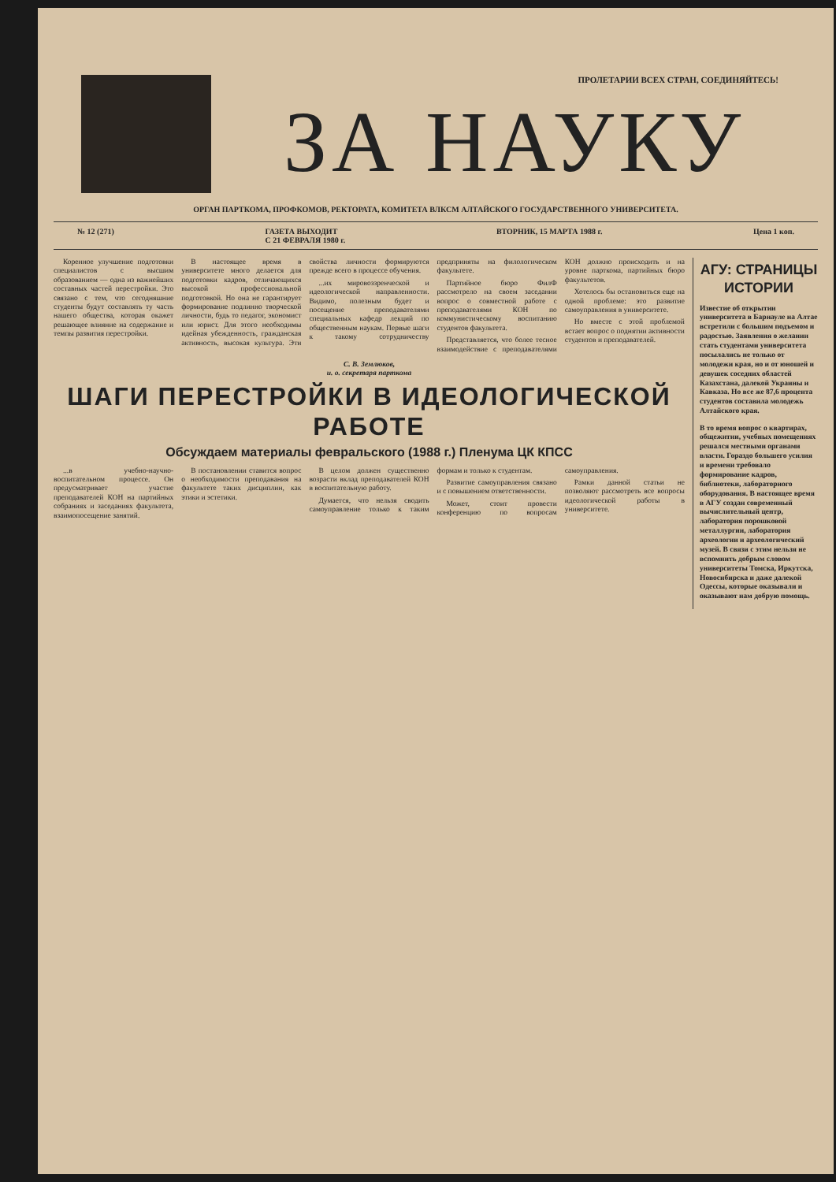ПРОЛЕТАРИИ ВСЕХ СТРАН, СОЕДИНЯЙТЕСЬ!
ЗА НАУКУ
ОРГАН ПАРТКОМА, ПРОФКОМОВ, РЕКТОРАТА, КОМИТЕТА ВЛКСМ АЛТАЙСКОГО ГОСУДАРСТВЕННОГО УНИВЕРСИТЕТА.
№ 12 (271) ГАЗЕТА ВЫХОДИТ
С 21 ФЕВРАЛЯ 1980 г. ВТОРНИК, 15 МАРТА 1988 г. Цена 1 коп.
Коренное улучшение подготовки специалистов с высшим образованием — одна из важнейших составных частей перестройки. Это связано с тем, что сегодняшние студенты будут составлять ту часть нашего общества, которая окажет решающее влияние на содержание и темпы развития перестройки.
В настоящее время в университете много делается для подготовки кадров, отличающихся высокой профессиональной подготовкой. Но она не гарантирует формирование подлинно творческой личности, будь то педагог, экономист или юрист. Для этого необходимы идейная убежденность, гражданская активность, высокая культура. Эти свойства личности формируются прежде всего в процессе обучения.
...их мировоззренческой и идеологической направленности. Видимо, полезным будет и посещение преподавателями специальных кафедр лекций по общественным наукам. Первые шаги к такому сотрудничеству предприняты на филологическом факультете.
Партийное бюро ФилФ рассмотрело на своем заседании вопрос о совместной работе с преподавателями КОН по коммунистическому воспитанию студентов факультета.
Представляется, что более тесное взаимодействие с преподавателями КОН должно происходить и на уровне парткома, партийных бюро факультетов.
Хотелось бы остановиться еще на одной проблеме: это развитие самоуправления в университете.
Но вместе с этой проблемой встает вопрос о поднятии активности студентов и преподавателей.
С. В. Землюков,
и. о. секретаря парткома
ШАГИ ПЕРЕСТРОЙКИ В ИДЕОЛОГИЧЕСКОЙ РАБОТЕ
Обсуждаем материалы февральского (1988 г.) Пленума ЦК КПСС
...в учебно-научно-воспитательном процессе. Он предусматривает участие преподавателей КОН на партийных собраниях и заседаниях факультета, взаимопосещение занятий.
В постановлении ставится вопрос о необходимости преподавания на факультете таких дисциплин, как этики и эстетики.
В целом должен существенно возрасти вклад преподавателей КОН в воспитательную работу.
Думается, что нельзя сводить самоуправление только к таким формам и только к студентам.
Развитие самоуправления связано и с повышением ответственности.
Может, стоит провести конференцию по вопросам самоуправления.
Рамки данной статьи не позволяют рассмотреть все вопросы идеологической работы в университете.
АГУ: СТРАНИЦЫ ИСТОРИИ
Известие об открытии университета в Барнауле на Алтае встретили с большим подъемом и радостью. Заявления о желании стать студентами университета посылались не только от молодежи края, но и от юношей и девушек соседних областей Казахстана, далекой Украины и Кавказа. Но все же 87,6 процента студентов составила молодежь Алтайского края.
В то время вопрос о квартирах, общежитии, учебных помещениях решался местными органами власти. Гораздо большего усилия и времени требовало формирование кадров, библиотеки, лабораторного оборудования. В настоящее время в АГУ создан современный вычислительный центр, лаборатория порошковой металлургии, лаборатория археологии и археологический музей. В связи с этим нельзя не вспомнить добрым словом университеты Томска, Иркутска, Новосибирска и даже далекой Одессы, которые оказывали и оказывают нам добрую помощь.